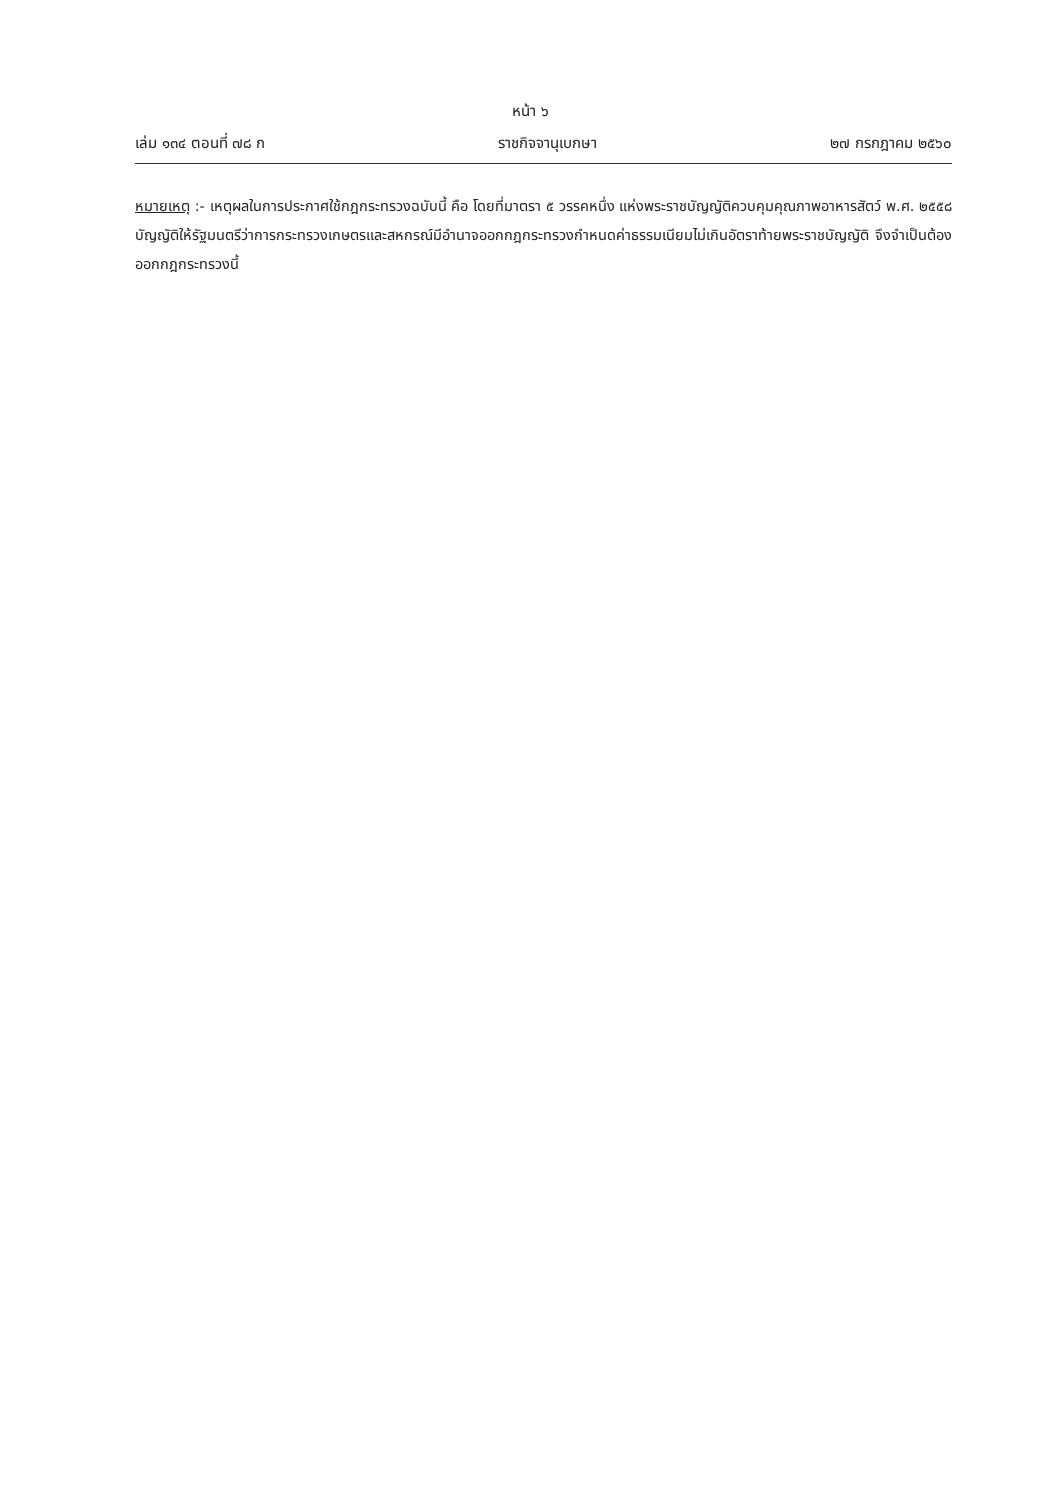หน้า ๖
เล่ม ๑๓๔ ตอนที่ ๗๘ ก ราชกิจจานุเบกษา ๒๗ กรกฎาคม ๒๕๖๐
หมายเหตุ :- เหตุผลในการประกาศใช้กฎกระทรวงฉบับนี้ คือ โดยที่มาตรา ๕ วรรคหนึ่ง แห่งพระราชบัญญัติควบคุมคุณภาพอาหารสัตว์ พ.ศ. ๒๕๕๘ บัญญัติให้รัฐมนตรีว่าการกระทรวงเกษตรและสหกรณ์มีอำนาจออกกฎกระทรวงกำหนดค่าธรรมเนียมไม่เกินอัตราท้ายพระราชบัญญัติ จึงจำเป็นต้องออกกฎกระทรวงนี้